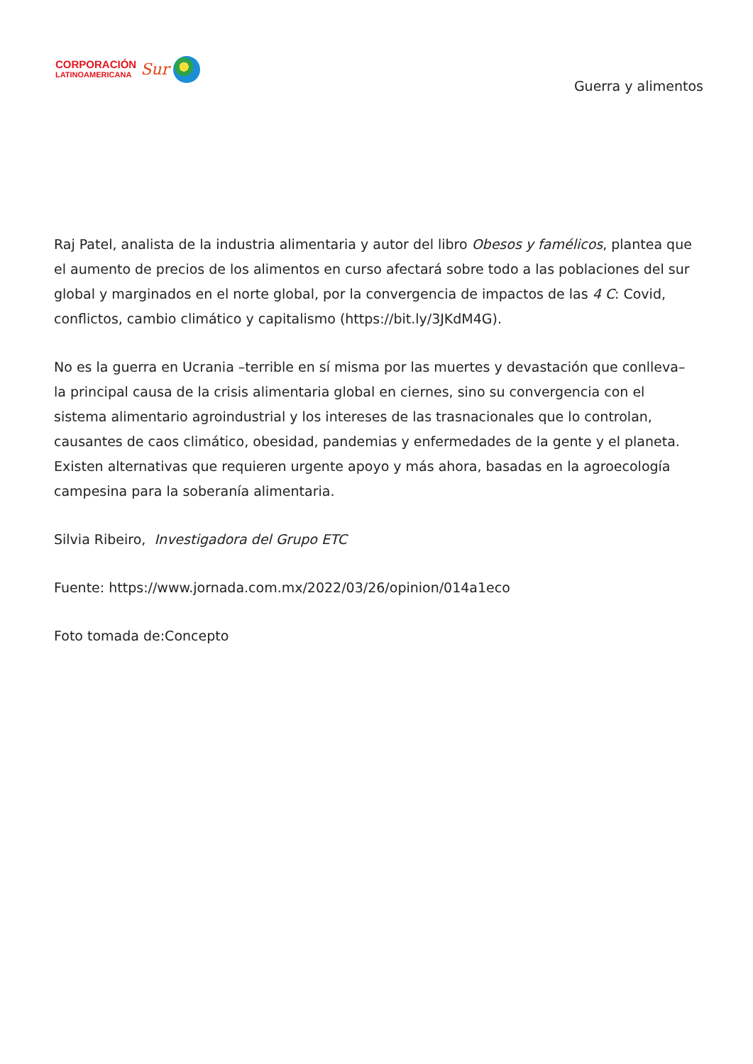CORPORACIÓN
LATINOAMERICANA
Sur
Guerra y alimentos
Raj Patel, analista de la industria alimentaria y autor del libro Obesos y famélicos, plantea que el aumento de precios de los alimentos en curso afectará sobre todo a las poblaciones del sur global y marginados en el norte global, por la convergencia de impactos de las 4 C: Covid, conflictos, cambio climático y capitalismo (https://bit.ly/3JKdM4G).
No es la guerra en Ucrania –terrible en sí misma por las muertes y devastación que conlleva– la principal causa de la crisis alimentaria global en ciernes, sino su convergencia con el sistema alimentario agroindustrial y los intereses de las trasnacionales que lo controlan, causantes de caos climático, obesidad, pandemias y enfermedades de la gente y el planeta. Existen alternativas que requieren urgente apoyo y más ahora, basadas en la agroecología campesina para la soberanía alimentaria.
Silvia Ribeiro, Investigadora del Grupo ETC
Fuente: https://www.jornada.com.mx/2022/03/26/opinion/014a1eco
Foto tomada de:Concepto